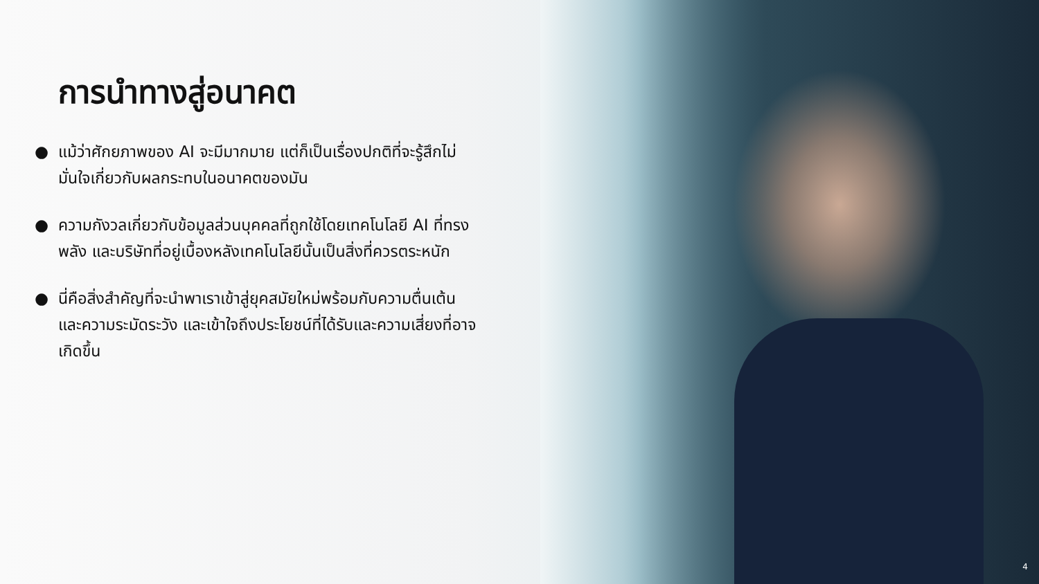การนำทางสู่อนาคต
● แม้ว่าศักยภาพของ AI จะมีมากมาย แต่ก็เป็นเรื่องปกติที่จะรู้สึกไม่มั่นใจเกี่ยวกับผลกระทบในอนาคตของมัน
● ความกังวลเกี่ยวกับข้อมูลส่วนบุคคลที่ถูกใช้โดยเทคโนโลยี AI ที่ทรงพลัง และบริษัทที่อยู่เบื้องหลังเทคโนโลยีนั้นเป็นสิ่งที่ควรตระหนัก
● นี่คือสิ่งสำคัญที่จะนำพาเราเข้าสู่ยุคสมัยใหม่พร้อมกับความตื่นเต้นและความระมัดระวัง และเข้าใจถึงประโยชน์ที่ได้รับและความเสี่ยงที่อาจเกิดขึ้น
4